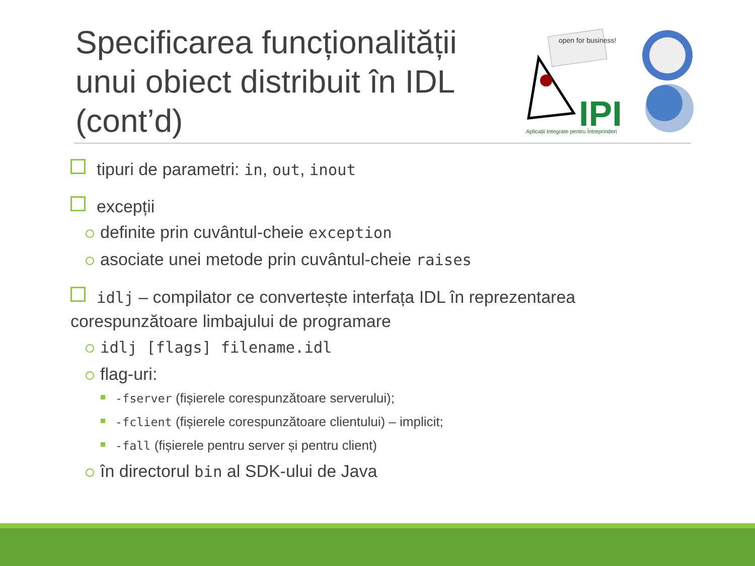Specificarea funcționalității unui obiect distribuit în IDL (cont’d)
open for business!
IPI
Aplicații Integrate pentru Întreprinderi
tipuri de parametri: in, out, inout
excepții
definite prin cuvântul-cheie exception
asociate unei metode prin cuvântul-cheie raises
idlj – compilator ce convertește interfața IDL în reprezentarea corespunzătoare limbajului de programare
idlj [flags] filename.idl
flag-uri:
-fserver (fișierele corespunzătoare serverului);
-fclient (fișierele corespunzătoare clientului) – implicit;
-fall (fișierele pentru server și pentru client)
în directorul bin al SDK-ului de Java